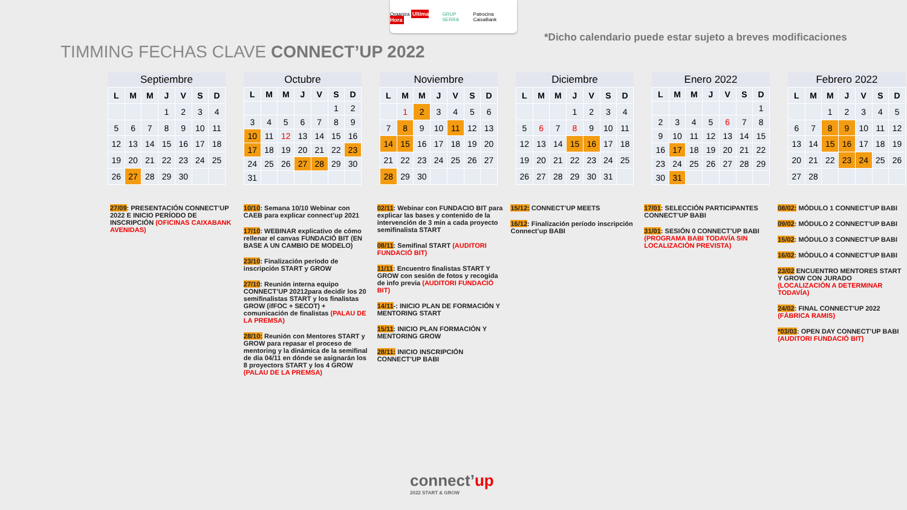Organiza Ultima Hora GRUP SERRA Patrocina CaixaBank
*Dicho calendario puede estar sujeto a breves modificaciones
TIMMING FECHAS CLAVE CONNECT’UP 2022
Septiembre
| L | M | M | J | V | S | D |
| --- | --- | --- | --- | --- | --- | --- |
| | | | 1 | 2 | 3 | 4 |
| 5 | 6 | 7 | 8 | 9 | 10 | 11 |
| 12 | 13 | 14 | 15 | 16 | 17 | 18 |
| 19 | 20 | 21 | 22 | 23 | 24 | 25 |
| 26 | 27 | 28 | 29 | 30 | | |
Octubre
| L | M | M | J | V | S | D |
| --- | --- | --- | --- | --- | --- | --- |
| | | | | | 1 | 2 |
| 3 | 4 | 5 | 6 | 7 | 8 | 9 |
| 10 | 11 | 12 | 13 | 14 | 15 | 16 |
| 17 | 18 | 19 | 20 | 21 | 22 | 23 |
| 24 | 25 | 26 | 27 | 28 | 29 | 30 |
| 31 | | | | | | |
Noviembre
| L | M | M | J | V | S | D |
| --- | --- | --- | --- | --- | --- | --- |
| | 1 | 2 | 3 | 4 | 5 | 6 |
| 7 | 8 | 9 | 10 | 11 | 12 | 13 |
| 14 | 15 | 16 | 17 | 18 | 19 | 20 |
| 21 | 22 | 23 | 24 | 25 | 26 | 27 |
| 28 | 29 | 30 | | | | |
Diciembre
| L | M | M | J | V | S | D |
| --- | --- | --- | --- | --- | --- | --- |
| | | | 1 | 2 | 3 | 4 |
| 5 | 6 | 7 | 8 | 9 | 10 | 11 |
| 12 | 13 | 14 | 15 | 16 | 17 | 18 |
| 19 | 20 | 21 | 22 | 23 | 24 | 25 |
| 26 | 27 | 28 | 29 | 30 | 31 | |
Enero 2022
| L | M | M | J | V | S | D |
| --- | --- | --- | --- | --- | --- | --- |
| | | | | | | 1 |
| 2 | 3 | 4 | 5 | 6 | 7 | 8 |
| 9 | 10 | 11 | 12 | 13 | 14 | 15 |
| 16 | 17 | 18 | 19 | 20 | 21 | 22 |
| 23 | 24 | 25 | 26 | 27 | 28 | 29 |
| 30 | 31 | | | | | |
Febrero 2022
| L | M | M | J | V | S | D |
| --- | --- | --- | --- | --- | --- | --- |
| | | 1 | 2 | 3 | 4 | 5 |
| 6 | 7 | 8 | 9 | 10 | 11 | 12 |
| 13 | 14 | 15 | 16 | 17 | 18 | 19 |
| 20 | 21 | 22 | 23 | 24 | 25 | 26 |
| 27 | 28 | | | | | |
27/09: PRESENTACIÓN CONNECT’UP 2022 E INICIO PERÍODO DE INSCRIPCIÓN (OFICINAS CAIXABANK AVENIDAS)
10/10: Semana 10/10 Webinar con CAEB para explicar connect’up 2021
17/10: WEBINAR explicativo de cómo rellenar el canvas FUNDACIÓ BIT (EN BASE A UN CAMBIO DE MODELO)
23/10: Finalización período de inscripción START y GROW
27/10: Reunión interna equipo CONNECT’UP 20212para decidir los 20 semifinalistas START y los finalistas GROW (ifFOC + SECOT) + comunicación de finalistas (PALAU DE LA PREMSA)
28/10: Reunión con Mentores START y GROW para repasar el proceso de mentoring y la dinámica de la semifinal de dia 04/11 en dónde se asignarán los 8 proyectors START y los 4 GROW (PALAU DE LA PREMSA)
02/11: Webinar con FUNDACIO BIT para explicar las bases y contenido de la intervención de 3 min a cada proyecto semifinalista START
08/11: Semifinal START (AUDITORI FUNDACIÓ BIT)
11/11: Encuentro finalistas START Y GROW con sesión de fotos y recogida de info previa (AUDITORI FUNDACIÓ BIT)
14/11-: INICIO PLAN DE FORMACIÓN Y MENTORING START
15/11: INICIO PLAN FORMACIÓN Y MENTORING GROW
28/11: INICIO INSCRIPCIÓN CONNECT’UP BABI
15/12: CONNECT’UP MEETS
16/12: Finalización período inscripción Connect’up BABI
17/01: SELECCIÓN PARTICIPANTES CONNECT’UP BABI
31/01: SESIÓN 0 CONNECT’UP BABI (PROGRAMA BABI TODAVÍA SIN LOCALIZACIÓN PREVISTA)
08/02: MÓDULO 1 CONNECT’UP BABI
09/02: MÓDULO 2 CONNECT’UP BABI
15/02: MÓDULO 3 CONNECT’UP BABI
16/02: MÓDULO 4 CONNECT’UP BABI
23/02 ENCUENTRO MENTORES START Y GROW CON JURADO (LOCALIZACIÓN A DETERMINAR TODAVÍA)
24/02: FINAL CONNECT’UP 2022 (FÁBRICA RAMIS)
*03/03: OPEN DAY CONNECT’UP BABI (AUDITORI FUNDACIÓ BIT)
connect’up
2022 START & GROW